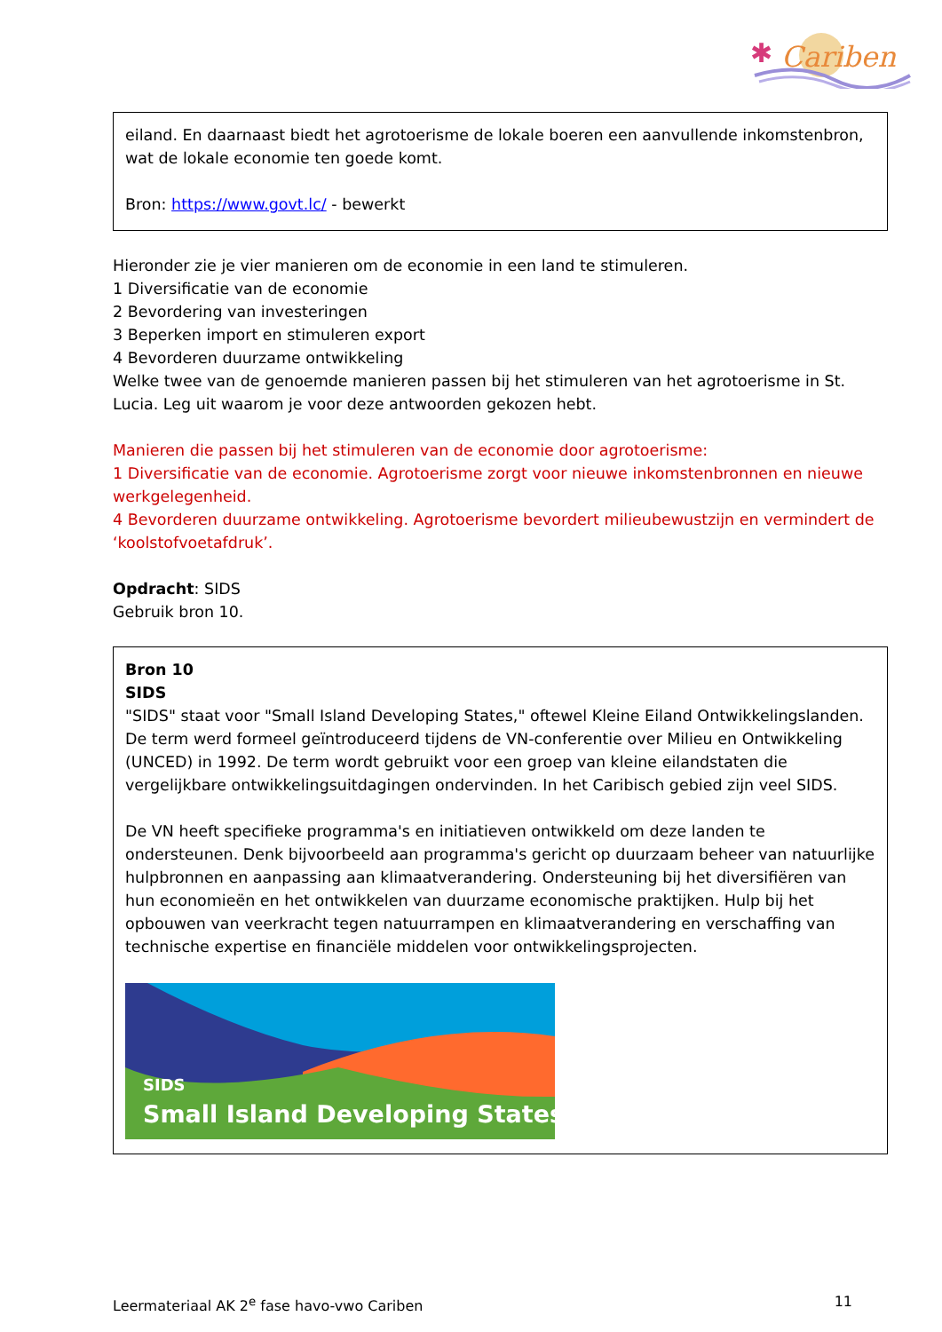Cariben
✱
eiland. En daarnaast biedt het agrotoerisme de lokale boeren een aanvullende inkomstenbron, wat de lokale economie ten goede komt.
Bron: https://www.govt.lc/ - bewerkt
Hieronder zie je vier manieren om de economie in een land te stimuleren.
1 Diversificatie van de economie
2 Bevordering van investeringen
3 Beperken import en stimuleren export
4 Bevorderen duurzame ontwikkeling
Welke twee van de genoemde manieren passen bij het stimuleren van het agrotoerisme in St. Lucia. Leg uit waarom je voor deze antwoorden gekozen hebt.
Manieren die passen bij het stimuleren van de economie door agrotoerisme:
1 Diversificatie van de economie. Agrotoerisme zorgt voor nieuwe inkomstenbronnen en nieuwe werkgelegenheid.
4 Bevorderen duurzame ontwikkeling. Agrotoerisme bevordert milieubewustzijn en vermindert de ‘koolstofvoetafdruk’.
Opdracht: SIDS
Gebruik bron 10.
Bron 10
SIDS
"SIDS" staat voor "Small Island Developing States," oftewel Kleine Eiland Ontwikkelingslanden. De term werd formeel geïntroduceerd tijdens de VN-conferentie over Milieu en Ontwikkeling (UNCED) in 1992. De term wordt gebruikt voor een groep van kleine eilandstaten die vergelijkbare ontwikkelingsuitdagingen ondervinden. In het Caribisch gebied zijn veel SIDS.
De VN heeft specifieke programma's en initiatieven ontwikkeld om deze landen te ondersteunen. Denk bijvoorbeeld aan programma's gericht op duurzaam beheer van natuurlijke hulpbronnen en aanpassing aan klimaatverandering. Ondersteuning bij het diversifiëren van hun economieën en het ontwikkelen van duurzame economische praktijken. Hulp bij het opbouwen van veerkracht tegen natuurrampen en klimaatverandering en verschaffing van technische expertise en financiële middelen voor ontwikkelingsprojecten.
SIDS
Small Island Developing States
Leermateriaal AK 2<sup>e</sup> fase havo-vwo Cariben 11